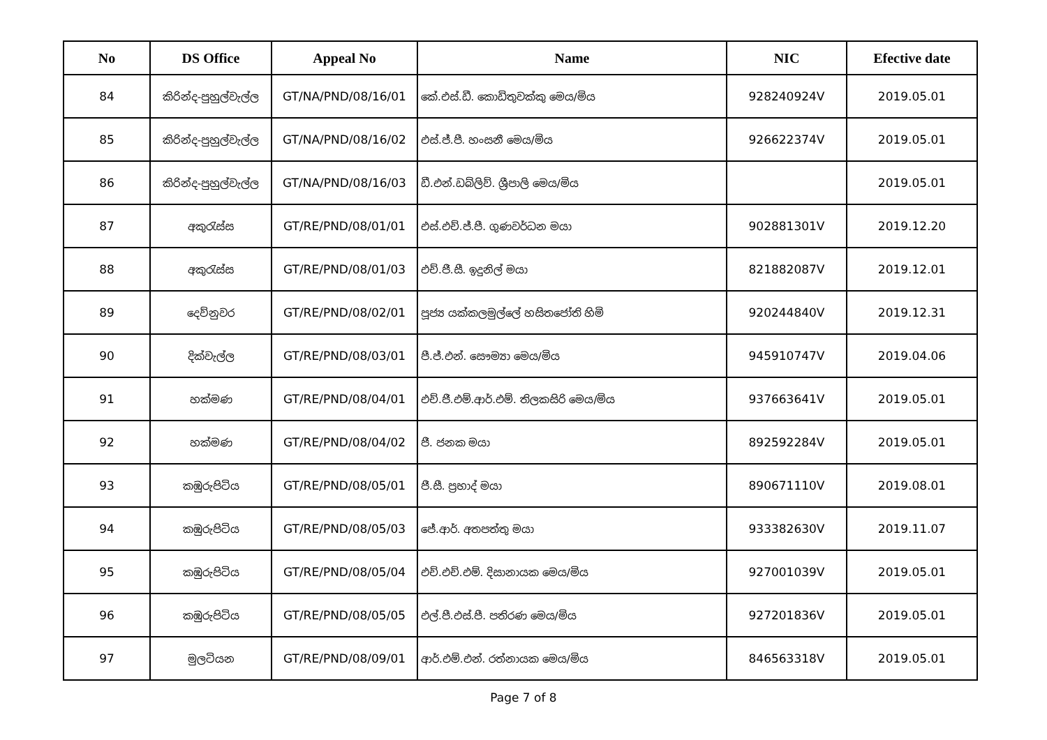| No | DS Office | Appeal No | Name | NIC | Efective date |
| --- | --- | --- | --- | --- | --- |
| 84 | කිරින්ද-පුහුල්වැල්ල | GT/NA/PND/08/16/01 | කේ.එස්.ඩී. කොඩිතුවක්කු මෙය/මිය | 928240924V | 2019.05.01 |
| 85 | කිරින්ද-පුහුල්වැල්ල | GT/NA/PND/08/16/02 | එස්.ජ්.පී. හංසනී මෙය/මිය | 926622374V | 2019.05.01 |
| 86 | කිරින්ද-පුහුල්වැල්ල | GT/NA/PND/08/16/03 | ඩී.එන්.ඩබ්ලිව්. ශ්‍රීපාලි මෙය/මිය | | 2019.05.01 |
| 87 | අකුරැස්ස | GT/RE/PND/08/01/01 | එස්.එච්.ජ්.පී. ගුණවර්ධන මයා | 902881301V | 2019.12.20 |
| 88 | අකුරැස්ස | GT/RE/PND/08/01/03 | එච්.ජී.සී. ඉදුනිල් මයා | 821882087V | 2019.12.01 |
| 89 | දෙව්නුවර | GT/RE/PND/08/02/01 | පූජ්‍ය යක්කලමුල්ලේ හසිතජෝති හිමි | 920244840V | 2019.12.31 |
| 90 | දික්වැල්ල | GT/RE/PND/08/03/01 | පී.ජ්.එන්. සෞම්‍යා මෙය/මිය | 945910747V | 2019.04.06 |
| 91 | හක්මණ | GT/RE/PND/08/04/01 | එච්.ජී.එම්.ආර්.එම්. තිලකසිරි මෙය/මිය | 937663641V | 2019.05.01 |
| 92 | හක්මණ | GT/RE/PND/08/04/02 | ජී. ජනක මයා | 892592284V | 2019.05.01 |
| 93 | කඹුරුපිටිය | GT/RE/PND/08/05/01 | ජී.සී. ප්‍රභාද් මයා | 890671110V | 2019.08.01 |
| 94 | කඹුරුපිටිය | GT/RE/PND/08/05/03 | ජේ.ආර්. අතපත්තු මයා | 933382630V | 2019.11.07 |
| 95 | කඹුරුපිටිය | GT/RE/PND/08/05/04 | එච්.එච්.එම්. දිසානායක මෙය/මිය | 927001039V | 2019.05.01 |
| 96 | කඹුරුපිටිය | GT/RE/PND/08/05/05 | එල්.පී.එස්.පී. පතිරණ මෙය/මිය | 927201836V | 2019.05.01 |
| 97 | මුලටියන | GT/RE/PND/08/09/01 | ආර්.එම්.එන්. රත්නායක මෙය/මිය | 846563318V | 2019.05.01 |
Page 7 of 8